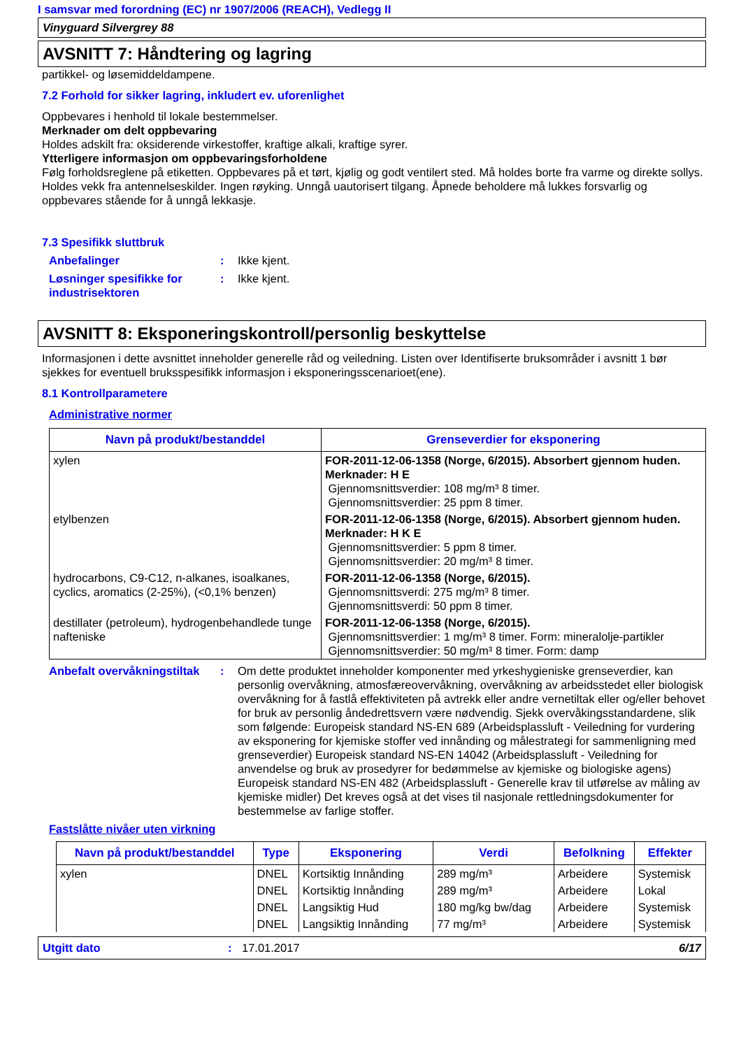I samsvar med forordning (EC) nr 1907/2006 (REACH), Vedlegg II
Vinyguard Silvergrey 88
AVSNITT 7: Håndtering og lagring
partikkel- og løsemiddeldampene.
7.2 Forhold for sikker lagring, inkludert ev. uforenlighet
Oppbevares i henhold til lokale bestemmelser.
Merknader om delt oppbevaring
Holdes adskilt fra: oksiderende virkestoffer, kraftige alkali, kraftige syrer.
Ytterligere informasjon om oppbevaringsforholdene
Følg forholdsreglene på etiketten. Oppbevares på et tørt, kjølig og godt ventilert sted. Må holdes borte fra varme og direkte sollys. Holdes vekk fra antennelseskilder. Ingen røyking. Unngå uautorisert tilgang. Åpnede beholdere må lukkes forsvarlig og oppbevares stående for å unngå lekkasje.
7.3 Spesifikk sluttbruk
Anbefalinger : Ikke kjent.
Løsninger spesifikke for industrisektoren
: Ikke kjent.
AVSNITT 8: Eksponeringskontroll/personlig beskyttelse
Informasjonen i dette avsnittet inneholder generelle råd og veiledning. Listen over Identifiserte bruksområder i avsnitt 1 bør sjekkes for eventuell bruksspesifikk informasjon i eksponeringsscenarioet(ene).
8.1 Kontrollparametere
Administrative normer
| Navn på produkt/bestanddel | Grenseverdier for eksponering |
| --- | --- |
| xylen | FOR-2011-12-06-1358 (Norge, 6/2015). Absorbert gjennom huden. Merknader: H E Gjennomsnittsverdier: 108 mg/m³ 8 timer. Gjennomsnittsverdier: 25 ppm 8 timer. |
| etylbenzen | FOR-2011-12-06-1358 (Norge, 6/2015). Absorbert gjennom huden. Merknader: H K E Gjennomsnittsverdier: 5 ppm 8 timer. Gjennomsnittsverdier: 20 mg/m³ 8 timer. |
| hydrocarbons, C9-C12, n-alkanes, isoalkanes, cyclics, aromatics (2-25%), (<0,1% benzen) | FOR-2011-12-06-1358 (Norge, 6/2015). Gjennomsnittsverdi: 275 mg/m³ 8 timer. Gjennomsnittsverdi: 50 ppm 8 timer. |
| destillater (petroleum), hydrogenbehandlede tunge nafteniske | FOR-2011-12-06-1358 (Norge, 6/2015). Gjennomsnittsverdier: 1 mg/m³ 8 timer. Form: mineralolje-partikler Gjennomsnittsverdier: 50 mg/m³ 8 timer. Form: damp |
Anbefalt overvåkningstiltak
: Om dette produktet inneholder komponenter med yrkeshygieniske grenseverdier, kan personlig overvåkning, atmosfæreovervåkning, overvåkning av arbeidsstedet eller biologisk overvåkning for å fastlå effektiviteten på avtrekk eller andre vernetiltak eller og/eller behovet for bruk av personlig åndedrettsvern være nødvendig. Sjekk overvåkingsstandardene, slik som følgende: Europeisk standard NS-EN 689 (Arbeidsplassluft - Veiledning for vurdering av eksponering for kjemiske stoffer ved innånding og målestrategi for sammenligning med grenseverdier) Europeisk standard NS-EN 14042 (Arbeidsplassluft - Veiledning for anvendelse og bruk av prosedyrer for bedømmelse av kjemiske og biologiske agens) Europeisk standard NS-EN 482 (Arbeidsplassluft - Generelle krav til utførelse av måling av kjemiske midler) Det kreves også at det vises til nasjonale rettledningsdokumenter for bestemmelse av farlige stoffer.
Fastslåtte nivåer uten virkning
| Navn på produkt/bestanddel | Type | Eksponering | Verdi | Befolkning | Effekter |
| --- | --- | --- | --- | --- | --- |
| xylen | DNEL | Kortsiktig Innånding | 289 mg/m³ | Arbeidere | Systemisk |
| | DNEL | Kortsiktig Innånding | 289 mg/m³ | Arbeidere | Lokal |
| | DNEL | Langsiktig Hud | 180 mg/kg bw/dag | Arbeidere | Systemisk |
| | DNEL | Langsiktig Innånding | 77 mg/m³ | Arbeidere | Systemisk |
Utgitt dato: 17.01.2017 6/17